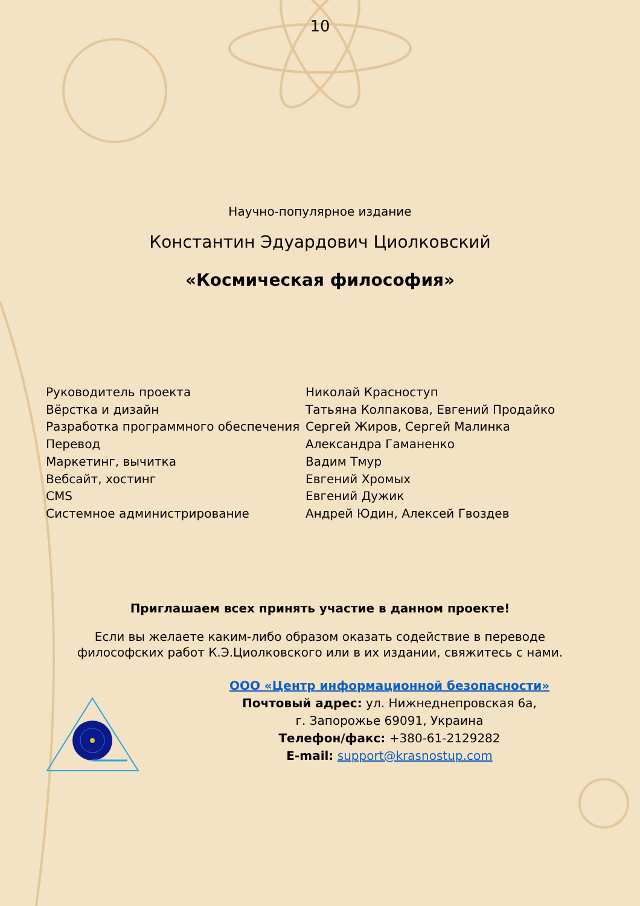10
Научно-популярное издание
Константин Эдуардович Циолковский
«Космическая философия»
Руководитель проекта
Вёрстка и дизайн
Разработка программного обеспечения
Перевод
Маркетинг, вычитка
Вебсайт, хостинг
CMS
Системное администрирование
Николай Красноступ
Татьяна Колпакова, Евгений Продайко
Сергей Жиров, Сергей Малинка
Александра Гаманенко
Вадим Тмур
Евгений Хромых
Евгений Дужик
Андрей Юдин, Алексей Гвоздев
Приглашаем всех принять участие в данном проекте!
Если вы желаете каким-либо образом оказать содействие в переводе
философских работ К.Э.Циолковского или в их издании, свяжитесь с нами.
ООО «Центр информационной безопасности»
Почтовый адрес: ул. Нижнеднепровская 6а,
г. Запорожье 69091, Украина
Телефон/факс: +380-61-2129282
E-mail: support@krasnostup.com